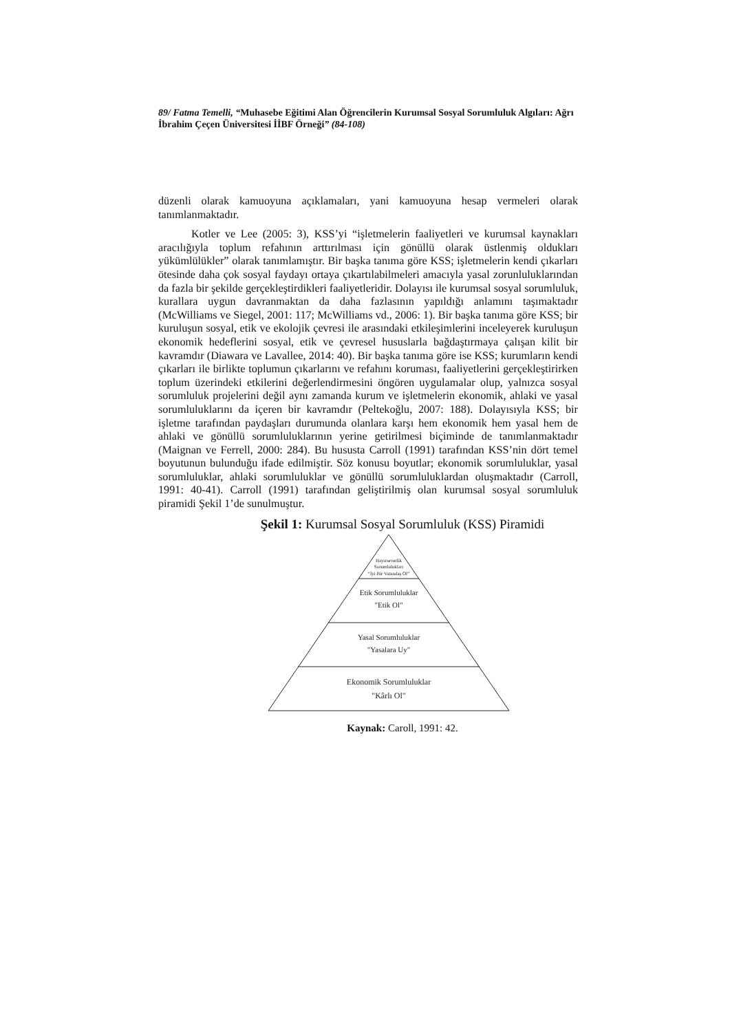89/ Fatma Temelli, “Muhasebe Eğitimi Alan Öğrencilerin Kurumsal Sosyal Sorumluluk Algıları: Ağrı İbrahim Çeçen Üniversitesi İİBF Örneği” (84-108)
düzenli olarak kamuoyuna açıklamaları, yani kamuoyuna hesap vermeleri olarak tanımlanmaktadır.
Kotler ve Lee (2005: 3), KSS’yi “işletmelerin faaliyetleri ve kurumsal kaynakları aracılığıyla toplum refahının arttırılması için gönüllü olarak üstlenmiş oldukları yükümlülükler” olarak tanımlamıştır. Bir başka tanıma göre KSS; işletmelerin kendi çıkarları ötesinde daha çok sosyal faydayı ortaya çıkartılabilmeleri amacıyla yasal zorunluluklarından da fazla bir şekilde gerçekleştirdikleri faaliyetleridir. Dolayısı ile kurumsal sosyal sorumluluk, kurallara uygun davranmaktan da daha fazlasının yapıldığı anlamını taşımaktadır (McWilliams ve Siegel, 2001: 117; McWilliams vd., 2006: 1). Bir başka tanıma göre KSS; bir kuruluşun sosyal, etik ve ekolojik çevresi ile arasındaki etkileşimlerini inceleyerek kuruluşun ekonomik hedeflerini sosyal, etik ve çevresel hususlarla bağdaştırmaya çalışan kilit bir kavramdır (Diawara ve Lavallee, 2014: 40). Bir başka tanıma göre ise KSS; kurumların kendi çıkarları ile birlikte toplumun çıkarlarını ve refahını koruması, faaliyetlerini gerçekleştirirken toplum üzerindeki etkilerini değerlendirmesini öngören uygulamalar olup, yalnızca sosyal sorumluluk projelerini değil aynı zamanda kurum ve işletmelerin ekonomik, ahlaki ve yasal sorumluluklarını da içeren bir kavramdır (Peltekoğlu, 2007: 188). Dolayısıyla KSS; bir işletme tarafından paydaşları durumunda olanlara karşı hem ekonomik hem yasal hem de ahlaki ve gönüllü sorumluluklarının yerine getirilmesi biçiminde de tanımlanmaktadır (Maignan ve Ferrell, 2000: 284). Bu hususta Carroll (1991) tarafından KSS’nin dört temel boyutunun bulunduğu ifade edilmiştir. Söz konusu boyutlar; ekonomik sorumluluklar, yasal sorumluluklar, ahlaki sorumluluklar ve gönüllü sorumluluklardan oluşmaktadır (Carroll, 1991: 40-41). Carroll (1991) tarafından geliştirilmiş olan kurumsal sosyal sorumluluk piramidi Şekil 1’de sunulmuştur.
Şekil 1: Kurumsal Sosyal Sorumluluk (KSS) Piramidi
Hayırseverlik
Sorumlulukları
“İyi Bir Vatandaş Ol”
Etik Sorumluluklar
"Etik Ol"
Yasal Sorumluluklar
"Yasalara Uy"
Ekonomik Sorumluluklar
"Kârlı Ol"
Kaynak: Caroll, 1991: 42.